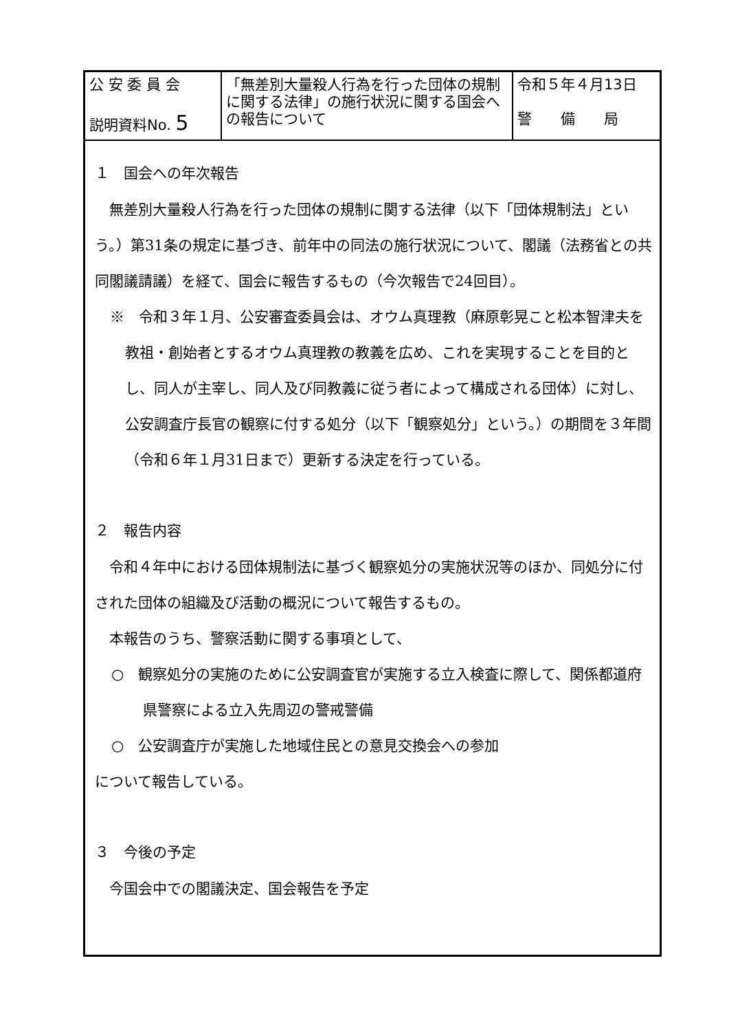| 公 安 委 員 会 説明資料No. 5 | 「無差別大量殺人行為を行った団体の規制に関する法律」の施行状況に関する国会への報告について | 令和５年４月13日 警 備 局 |
１　国会への年次報告
無差別大量殺人行為を行った団体の規制に関する法律（以下「団体規制法」という。）第31条の規定に基づき、前年中の同法の施行状況について、閣議（法務省との共同閣議請議）を経て、国会に報告するもの（今次報告で24回目）。
※　令和３年１月、公安審査委員会は、オウム真理教（麻原彰晃こと松本智津夫を教祖・創始者とするオウム真理教の教義を広め、これを実現することを目的とし、同人が主宰し、同人及び同教義に従う者によって構成される団体）に対し、公安調査庁長官の観察に付する処分（以下「観察処分」という。）の期間を３年間（令和６年１月31日まで）更新する決定を行っている。
２　報告内容
令和４年中における団体規制法に基づく観察処分の実施状況等のほか、同処分に付された団体の組織及び活動の概況について報告するもの。
本報告のうち、警察活動に関する事項として、
○　観察処分の実施のために公安調査官が実施する立入検査に際して、関係都道府県警察による立入先周辺の警戒警備
○　公安調査庁が実施した地域住民との意見交換会への参加
について報告している。
３　今後の予定
今国会中での閣議決定、国会報告を予定